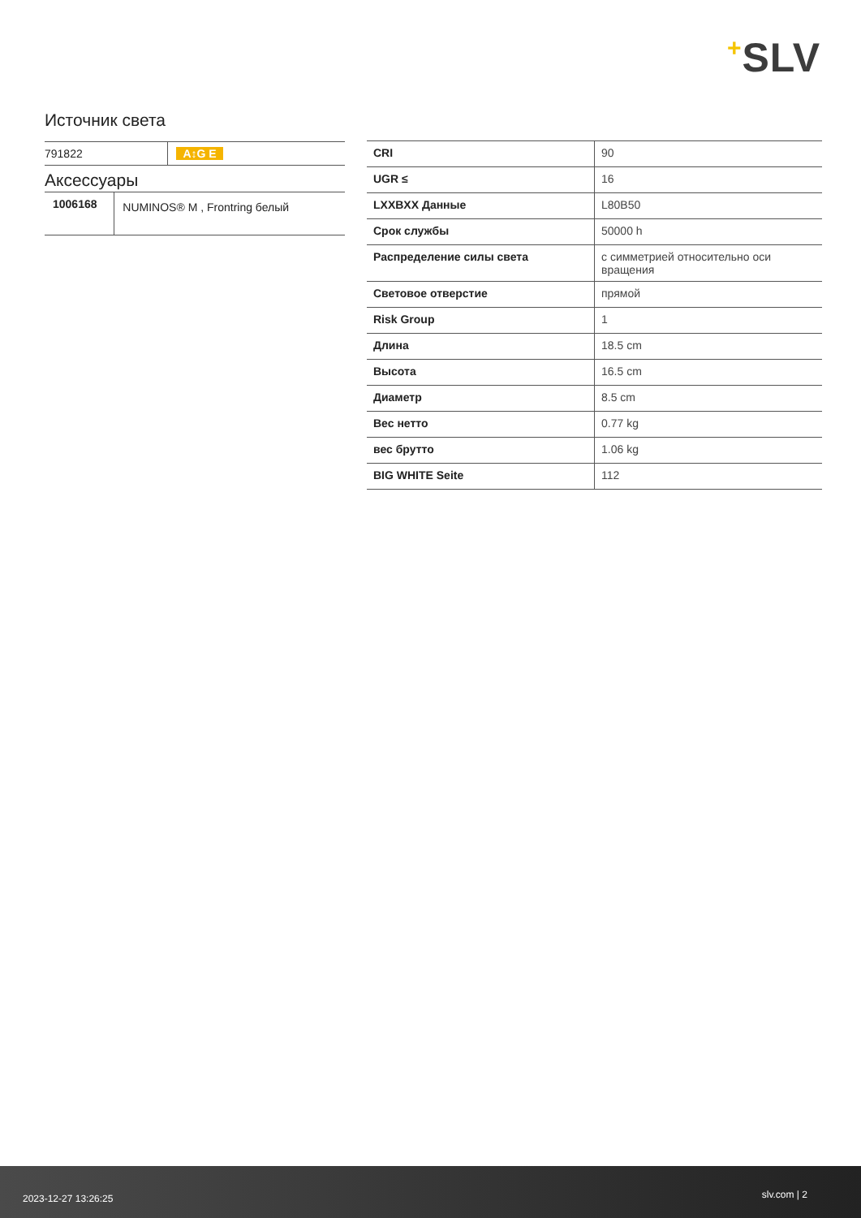+SLV
Источник света
| 791822 | A↕G E |
Аксессуары
| 1006168 | NUMINOS® M , Frontring белый |
| CRI | 90 |
| UGR ≤ | 16 |
| LXXBXX Данные | L80B50 |
| Срок службы | 50000 h |
| Распределение силы света | с симметрией относительно оси вращения |
| Световое отверстие | прямой |
| Risk Group | 1 |
| Длина | 18.5 cm |
| Высота | 16.5 cm |
| Диаметр | 8.5 cm |
| Вес нетто | 0.77 kg |
| вес брутто | 1.06 kg |
| BIG WHITE Seite | 112 |
2023-12-27 13:26:25 slv.com | 2